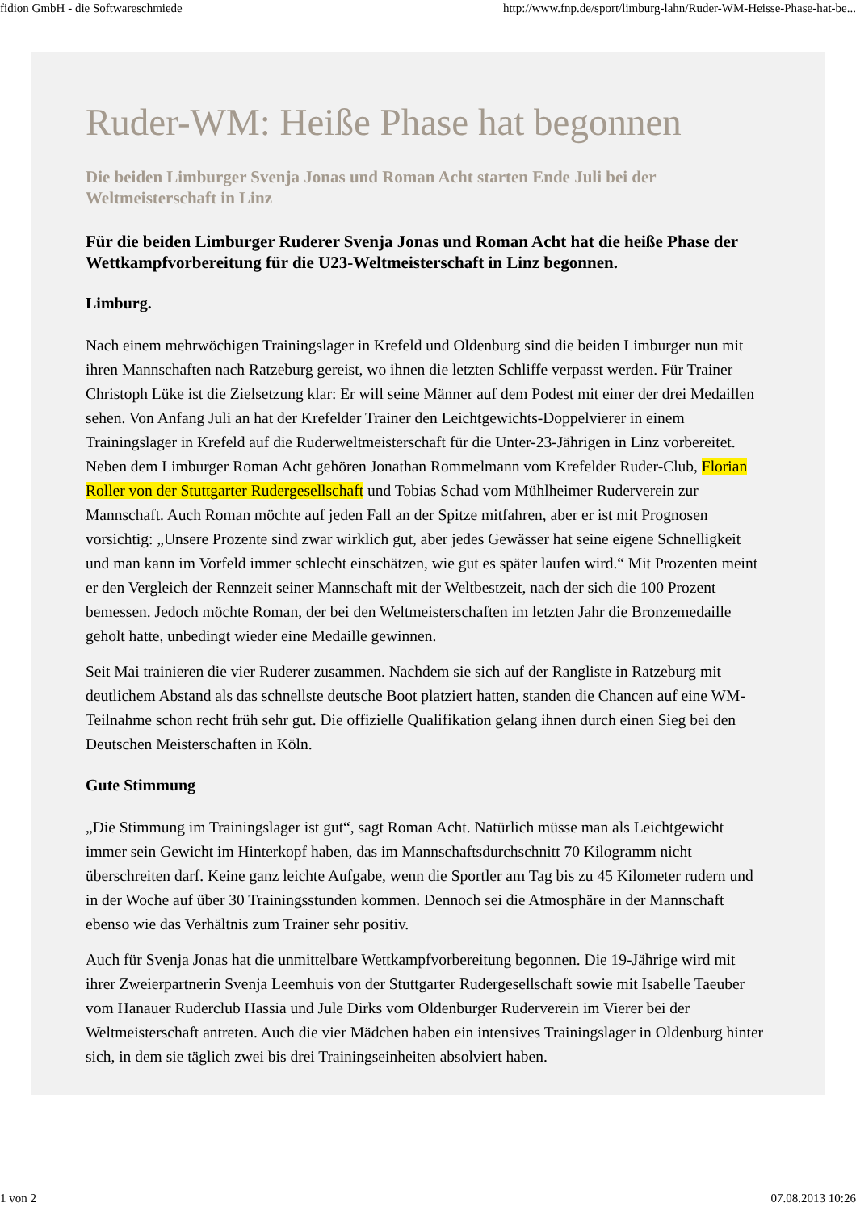fidion GmbH - die Softwareschmiede http://www.fnp.de/sport/limburg-lahn/Ruder-WM-Heisse-Phase-hat-be...
Ruder-WM: Heiße Phase hat begonnen
Die beiden Limburger Svenja Jonas und Roman Acht starten Ende Juli bei der Weltmeisterschaft in Linz
Für die beiden Limburger Ruderer Svenja Jonas und Roman Acht hat die heiße Phase der Wettkampfvorbereitung für die U23-Weltmeisterschaft in Linz begonnen.
Limburg.
Nach einem mehrwöchigen Trainingslager in Krefeld und Oldenburg sind die beiden Limburger nun mit ihren Mannschaften nach Ratzeburg gereist, wo ihnen die letzten Schliffe verpasst werden. Für Trainer Christoph Lüke ist die Zielsetzung klar: Er will seine Männer auf dem Podest mit einer der drei Medaillen sehen. Von Anfang Juli an hat der Krefelder Trainer den Leichtgewichts-Doppelvierer in einem Trainingslager in Krefeld auf die Ruderweltmeisterschaft für die Unter-23-Jährigen in Linz vorbereitet. Neben dem Limburger Roman Acht gehören Jonathan Rommelmann vom Krefelder Ruder-Club, Florian Roller von der Stuttgarter Rudergesellschaft und Tobias Schad vom Mühlheimer Ruderverein zur Mannschaft. Auch Roman möchte auf jeden Fall an der Spitze mitfahren, aber er ist mit Prognosen vorsichtig: „Unsere Prozente sind zwar wirklich gut, aber jedes Gewässer hat seine eigene Schnelligkeit und man kann im Vorfeld immer schlecht einschätzen, wie gut es später laufen wird.“ Mit Prozenten meint er den Vergleich der Rennzeit seiner Mannschaft mit der Weltbestzeit, nach der sich die 100 Prozent bemessen. Jedoch möchte Roman, der bei den Weltmeisterschaften im letzten Jahr die Bronzemedaille geholt hatte, unbedingt wieder eine Medaille gewinnen.
Seit Mai trainieren die vier Ruderer zusammen. Nachdem sie sich auf der Rangliste in Ratzeburg mit deutlichem Abstand als das schnellste deutsche Boot platziert hatten, standen die Chancen auf eine WM-Teilnahme schon recht früh sehr gut. Die offizielle Qualifikation gelang ihnen durch einen Sieg bei den Deutschen Meisterschaften in Köln.
Gute Stimmung
„Die Stimmung im Trainingslager ist gut“, sagt Roman Acht. Natürlich müsse man als Leichtgewicht immer sein Gewicht im Hinterkopf haben, das im Mannschaftsdurchschnitt 70 Kilogramm nicht überschreiten darf. Keine ganz leichte Aufgabe, wenn die Sportler am Tag bis zu 45 Kilometer rudern und in der Woche auf über 30 Trainingsstunden kommen. Dennoch sei die Atmosphäre in der Mannschaft ebenso wie das Verhältnis zum Trainer sehr positiv.
Auch für Svenja Jonas hat die unmittelbare Wettkampfvorbereitung begonnen. Die 19-Jährige wird mit ihrer Zweierpartnerin Svenja Leemhuis von der Stuttgarter Rudergesellschaft sowie mit Isabelle Taeuber vom Hanauer Ruderclub Hassia und Jule Dirks vom Oldenburger Ruderverein im Vierer bei der Weltmeisterschaft antreten. Auch die vier Mädchen haben ein intensives Trainingslager in Oldenburg hinter sich, in dem sie täglich zwei bis drei Trainingseinheiten absolviert haben.
1 von 2 07.08.2013 10:26